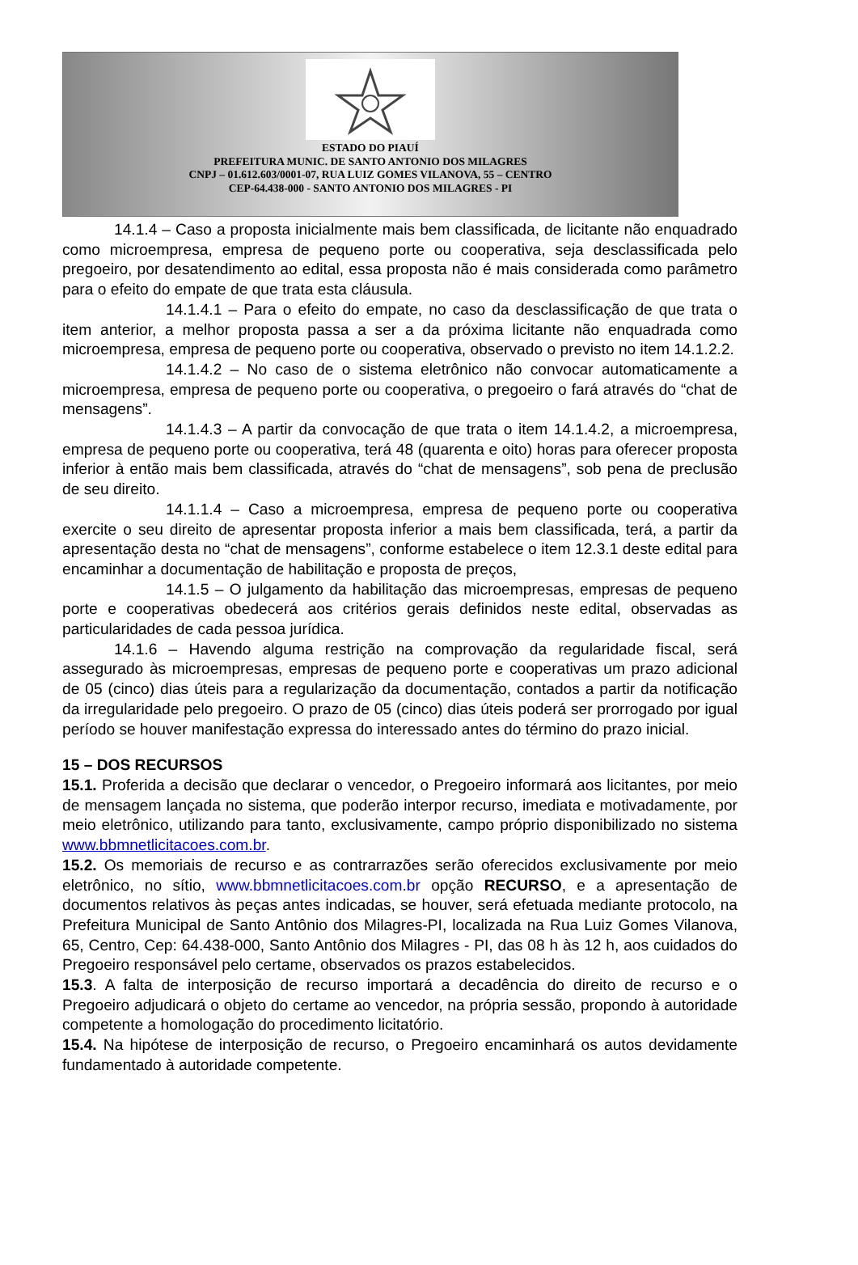ESTADO DO PIAUÍ
PREFEITURA MUNIC. DE SANTO ANTONIO DOS MILAGRES
CNPJ – 01.612.603/0001-07, RUA LUIZ GOMES VILANOVA, 55 – CENTRO
CEP-64.438-000 - SANTO ANTONIO DOS MILAGRES - PI
14.1.4 – Caso a proposta inicialmente mais bem classificada, de licitante não enquadrado como microempresa, empresa de pequeno porte ou cooperativa, seja desclassificada pelo pregoeiro, por desatendimento ao edital, essa proposta não é mais considerada como parâmetro para o efeito do empate de que trata esta cláusula.
14.1.4.1 – Para o efeito do empate, no caso da desclassificação de que trata o item anterior, a melhor proposta passa a ser a da próxima licitante não enquadrada como microempresa, empresa de pequeno porte ou cooperativa, observado o previsto no item 14.1.2.2.
14.1.4.2 – No caso de o sistema eletrônico não convocar automaticamente a microempresa, empresa de pequeno porte ou cooperativa, o pregoeiro o fará através do “chat de mensagens”.
14.1.4.3 – A partir da convocação de que trata o item 14.1.4.2, a microempresa, empresa de pequeno porte ou cooperativa, terá 48 (quarenta e oito) horas para oferecer proposta inferior à então mais bem classificada, através do “chat de mensagens”, sob pena de preclusão de seu direito.
14.1.1.4 – Caso a microempresa, empresa de pequeno porte ou cooperativa exercite o seu direito de apresentar proposta inferior a mais bem classificada, terá, a partir da apresentação desta no “chat de mensagens”, conforme estabelece o item 12.3.1 deste edital para encaminhar a documentação de habilitação e proposta de preços,
14.1.5 – O julgamento da habilitação das microempresas, empresas de pequeno porte e cooperativas obedecerá aos critérios gerais definidos neste edital, observadas as particularidades de cada pessoa jurídica.
14.1.6 – Havendo alguma restrição na comprovação da regularidade fiscal, será assegurado às microempresas, empresas de pequeno porte e cooperativas um prazo adicional de 05 (cinco) dias úteis para a regularização da documentação, contados a partir da notificação da irregularidade pelo pregoeiro. O prazo de 05 (cinco) dias úteis poderá ser prorrogado por igual período se houver manifestação expressa do interessado antes do término do prazo inicial.
15 – DOS RECURSOS
15.1. Proferida a decisão que declarar o vencedor, o Pregoeiro informará aos licitantes, por meio de mensagem lançada no sistema, que poderão interpor recurso, imediata e motivadamente, por meio eletrônico, utilizando para tanto, exclusivamente, campo próprio disponibilizado no sistema www.bbmnetlicitacoes.com.br.
15.2. Os memoriais de recurso e as contrarrazões serão oferecidos exclusivamente por meio eletrônico, no sítio, www.bbmnetlicitacoes.com.br opção RECURSO, e a apresentação de documentos relativos às peças antes indicadas, se houver, será efetuada mediante protocolo, na Prefeitura Municipal de Santo Antônio dos Milagres-PI, localizada na Rua Luiz Gomes Vilanova, 65, Centro, Cep: 64.438-000, Santo Antônio dos Milagres - PI, das 08 h às 12 h, aos cuidados do Pregoeiro responsável pelo certame, observados os prazos estabelecidos.
15.3. A falta de interposição de recurso importará a decadência do direito de recurso e o Pregoeiro adjudicará o objeto do certame ao vencedor, na própria sessão, propondo à autoridade competente a homologação do procedimento licitatório.
15.4. Na hipótese de interposição de recurso, o Pregoeiro encaminhará os autos devidamente fundamentado à autoridade competente.